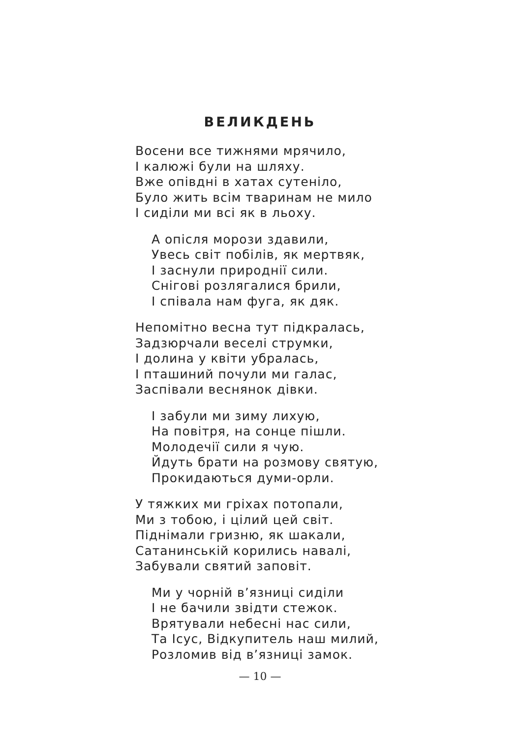ВЕЛИКДЕНЬ
Восени все тижнями мрячило,
І калюжі були на шляху.
Вже опівдні в хатах сутеніло,
Було жить всім тваринам не мило
І сиділи ми всі як в льоху.
А опісля морози здавили,
Увесь світ побілів, як мертвяк,
І заснули природнії сили.
Снігові розлягалися брили,
І співала нам фуга, як дяк.
Непомітно весна тут підкралась,
Задзюрчали веселі струмки,
І долина у квіти убралась,
І пташиний почули ми галас,
Заспівали веснянок дівки.
І забули ми зиму лихую,
На повітря, на сонце пішли.
Молодечії сили я чую.
Йдуть брати на розмову святую,
Прокидаються думи-орли.
У тяжких ми гріхах потопали,
Ми з тобою, і цілий цей світ.
Піднімали гризню, як шакали,
Сатанинській корились навалі,
Забували святий заповіт.
Ми у чорній в’язниці сиділи
І не бачили звідти стежок.
Врятували небесні нас сили,
Та Ісус, Відкупитель наш милий,
Розломив від в’язниці замок.
— 10 —